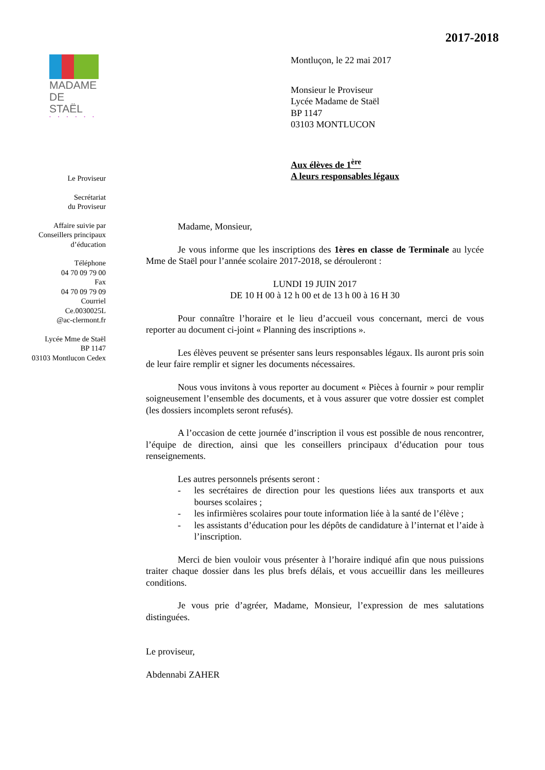2017-2018
MADAME
DE STAËL
• • • • • •
Le Proviseur
Secrétariat
du Proviseur
Affaire suivie par
Conseillers principaux
d’éducation
Téléphone
04 70 09 79 00
Fax
04 70 09 79 09
Courriel
Ce.0030025L
@ac-clermont.fr
Lycée Mme de Staël
BP 1147
03103 Montluçon Cedex
Montluçon, le 22 mai 2017
Monsieur le Proviseur
Lycée Madame de Staël
BP 1147
03103 MONTLUCON
Aux élèves de 1<sup>ère</sup>
A leurs responsables légaux
Madame, Monsieur,
Je vous informe que les inscriptions des 1ères en classe de Terminale au lycée Mme de Staël pour l’année scolaire 2017-2018, se dérouleront :
LUNDI 19 JUIN 2017
DE 10 H 00 à 12 h 00 et de 13 h 00 à 16 H 30
Pour connaître l’horaire et le lieu d’accueil vous concernant, merci de vous reporter au document ci-joint « Planning des inscriptions ».
Les élèves peuvent se présenter sans leurs responsables légaux. Ils auront pris soin de leur faire remplir et signer les documents nécessaires.
Nous vous invitons à vous reporter au document « Pièces à fournir » pour remplir soigneusement l’ensemble des documents, et à vous assurer que votre dossier est complet (les dossiers incomplets seront refusés).
A l’occasion de cette journée d’inscription il vous est possible de nous rencontrer, l’équipe de direction, ainsi que les conseillers principaux d’éducation pour tous renseignements.
Les autres personnels présents seront :
- les secrétaires de direction pour les questions liées aux transports et aux bourses scolaires ;
- les infirmières scolaires pour toute information liée à la santé de l’élève ;
- les assistants d’éducation pour les dépôts de candidature à l’internat et l’aide à l’inscription.
Merci de bien vouloir vous présenter à l’horaire indiqué afin que nous puissions traiter chaque dossier dans les plus brefs délais, et vous accueillir dans les meilleures conditions.
Je vous prie d’agréer, Madame, Monsieur, l’expression de mes salutations distinguées.
Le proviseur,
Abdennabi ZAHER